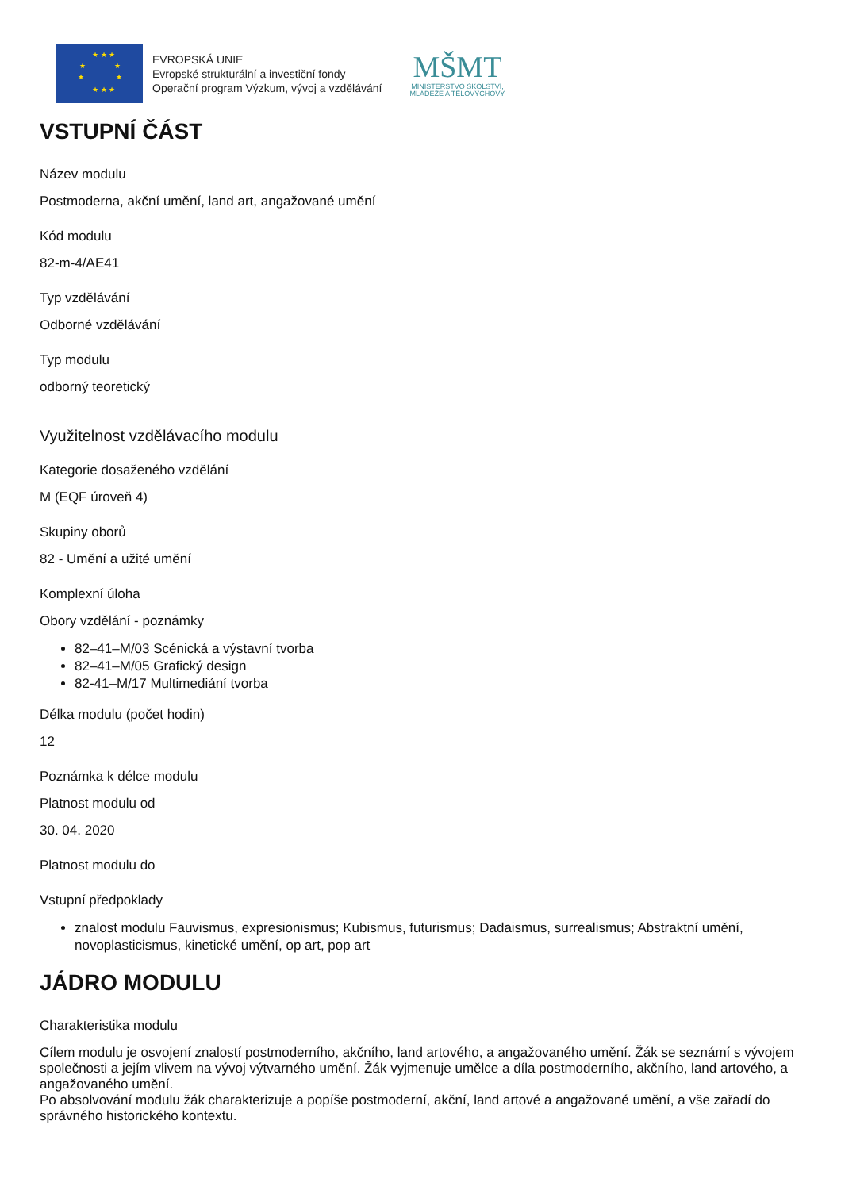★ ★ ★
★ ★
★ ★
★ ★ ★
EVROPSKÁ UNIE
Evropské strukturální a investiční fondy
Operační program Výzkum, vývoj a vzdělávání
MŠMT
MINISTERSTVO ŠKOLSTVÍ,
MLÁDEŽE A TĚLOVÝCHOVY
VSTUPNÍ ČÁST
Název modulu
Postmoderna, akční umění, land art, angažované umění
Kód modulu
82-m-4/AE41
Typ vzdělávání
Odborné vzdělávání
Typ modulu
odborný teoretický
Využitelnost vzdělávacího modulu
Kategorie dosaženého vzdělání
M (EQF úroveň 4)
Skupiny oborů
82 - Umění a užité umění
Komplexní úloha
Obory vzdělání - poznámky
82–41–M/03 Scénická a výstavní tvorba
82–41–M/05 Grafický design
82-41–M/17 Multimediání tvorba
Délka modulu (počet hodin)
12
Poznámka k délce modulu
Platnost modulu od
30. 04. 2020
Platnost modulu do
Vstupní předpoklady
znalost modulu Fauvismus, expresionismus; Kubismus, futurismus; Dadaismus, surrealismus; Abstraktní umění, novoplasticismus, kinetické umění, op art, pop art
JÁDRO MODULU
Charakteristika modulu
Cílem modulu je osvojení znalostí postmoderního, akčního, land artového, a angažovaného umění. Žák se seznámí s vývojem společnosti a jejím vlivem na vývoj výtvarného umění. Žák vyjmenuje umělce a díla postmoderního, akčního, land artového, a angažovaného umění.
Po absolvování modulu žák charakterizuje a popíše postmoderní, akční, land artové a angažované umění, a vše zařadí do správného historického kontextu.